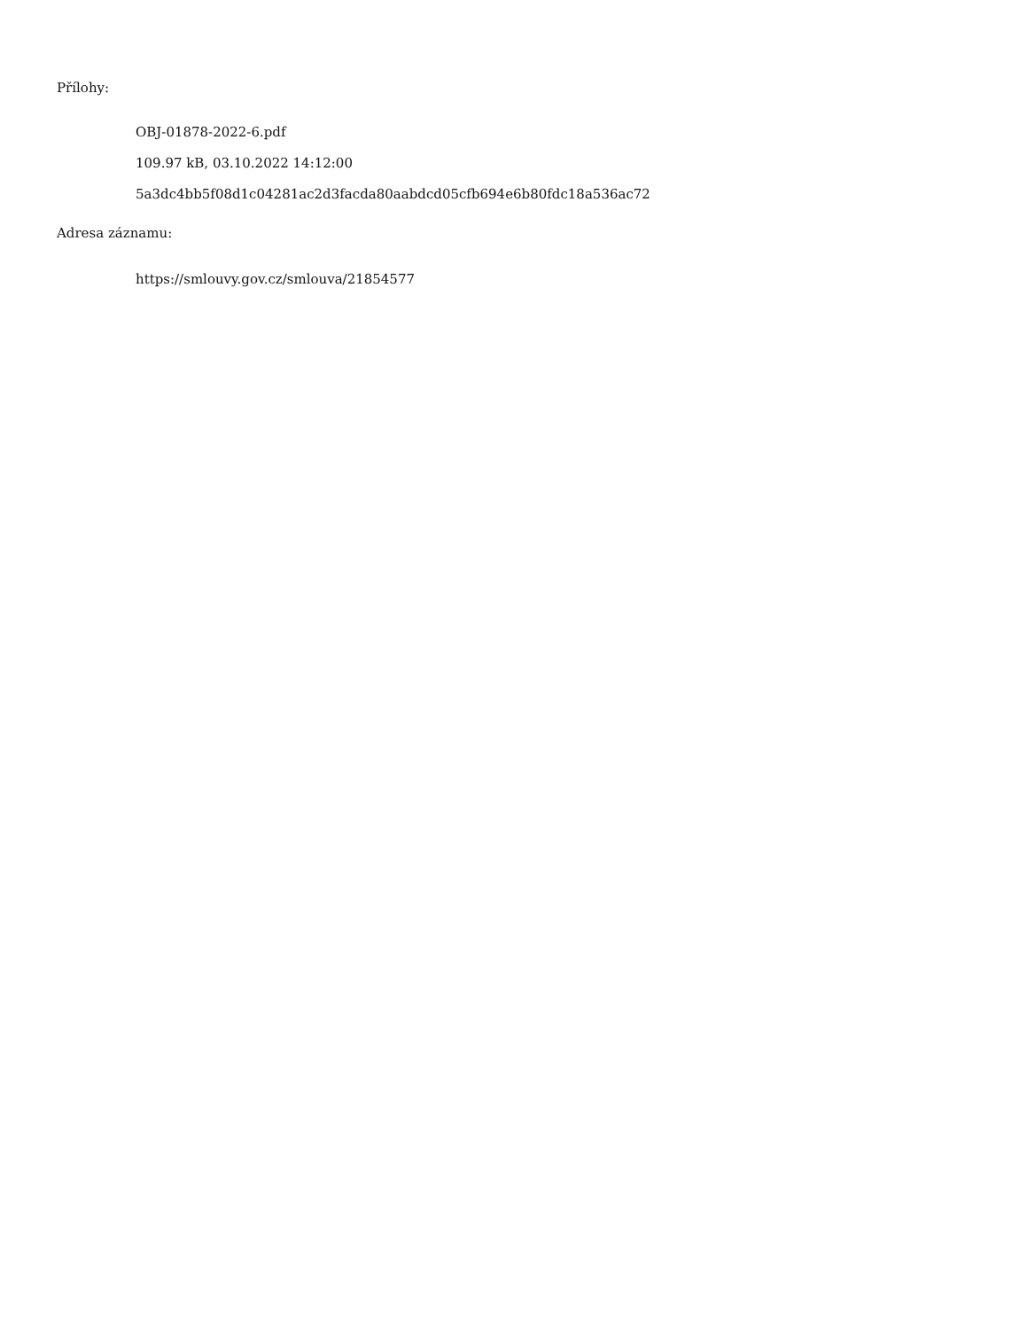Přílohy:
OBJ-01878-2022-6.pdf
109.97 kB, 03.10.2022 14:12:00
5a3dc4bb5f08d1c04281ac2d3facda80aabdcd05cfb694e6b80fdc18a536ac72
Adresa záznamu:
https://smlouvy.gov.cz/smlouva/21854577